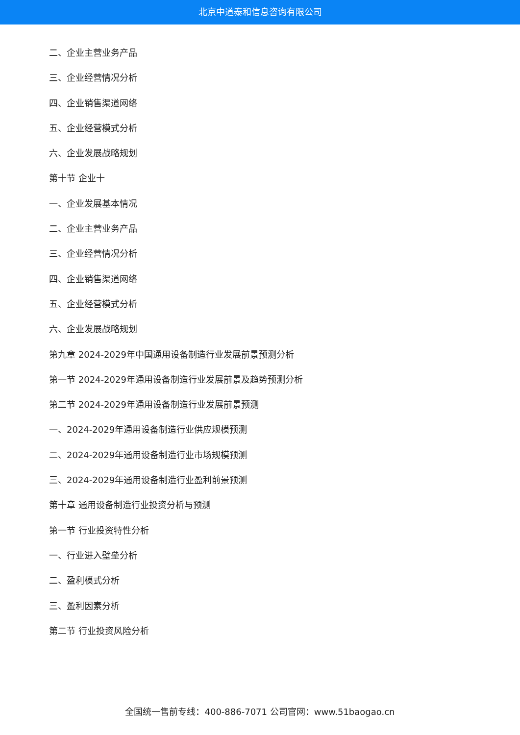北京中道泰和信息咨询有限公司
二、企业主营业务产品
三、企业经营情况分析
四、企业销售渠道网络
五、企业经营模式分析
六、企业发展战略规划
第十节 企业十
一、企业发展基本情况
二、企业主营业务产品
三、企业经营情况分析
四、企业销售渠道网络
五、企业经营模式分析
六、企业发展战略规划
第九章 2024-2029年中国通用设备制造行业发展前景预测分析
第一节 2024-2029年通用设备制造行业发展前景及趋势预测分析
第二节 2024-2029年通用设备制造行业发展前景预测
一、2024-2029年通用设备制造行业供应规模预测
二、2024-2029年通用设备制造行业市场规模预测
三、2024-2029年通用设备制造行业盈利前景预测
第十章 通用设备制造行业投资分析与预测
第一节 行业投资特性分析
一、行业进入壁垒分析
二、盈利模式分析
三、盈利因素分析
第二节 行业投资风险分析
全国统一售前专线：400-886-7071 公司官网：www.51baogao.cn